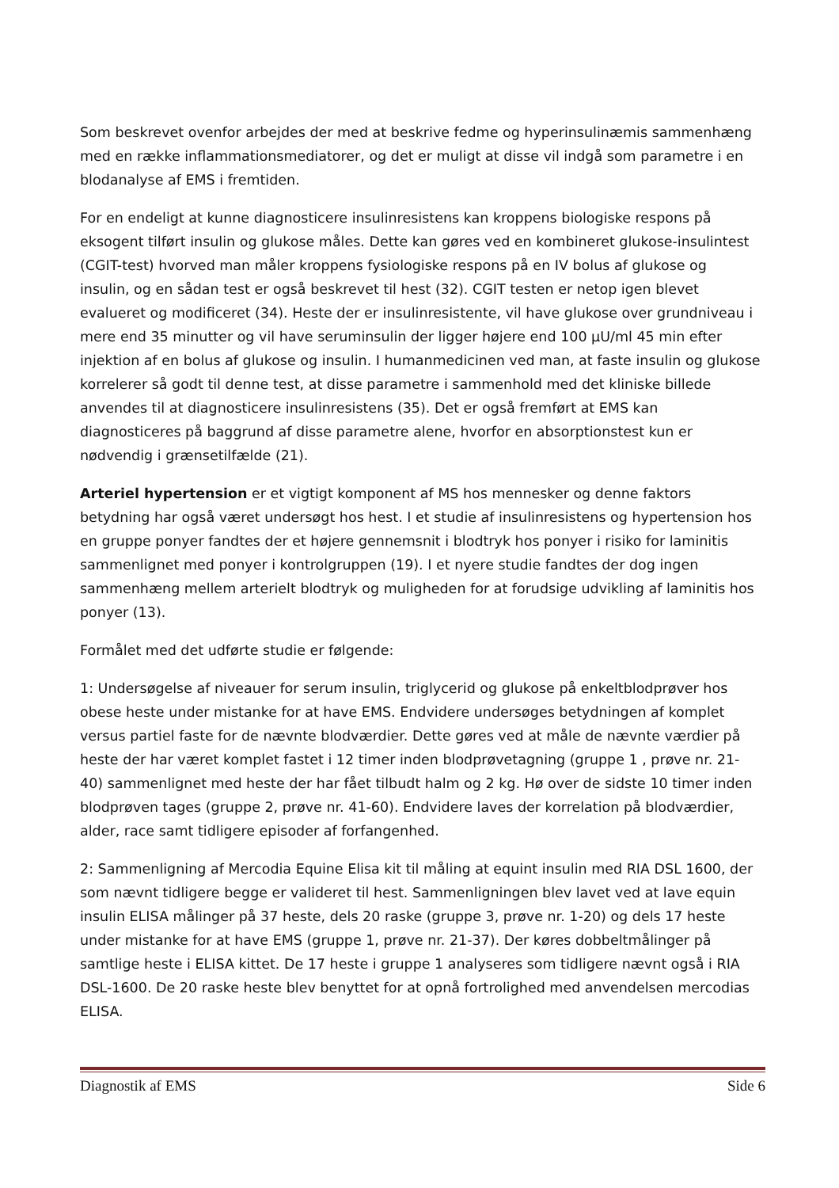Som beskrevet ovenfor arbejdes der med at beskrive fedme og hyperinsulinæmis sammenhæng med en række inflammationsmediatorer, og det er muligt at disse vil indgå som parametre i en blodanalyse af EMS i fremtiden.
For en endeligt at kunne diagnosticere insulinresistens kan kroppens biologiske respons på eksogent tilført insulin og glukose måles. Dette kan gøres ved en kombineret glukose-insulintest (CGIT-test) hvorved man måler kroppens fysiologiske respons på en IV bolus af glukose og insulin, og en sådan test er også beskrevet til hest (32). CGIT testen er netop igen blevet evalueret og modificeret (34). Heste der er insulinresistente, vil have glukose over grundniveau i mere end 35 minutter og vil have seruminsulin der ligger højere end 100 µU/ml 45 min efter injektion af en bolus af glukose og insulin. I humanmedicinen ved man, at faste insulin og glukose korrelerer så godt til denne test, at disse parametre i sammenhold med det kliniske billede anvendes til at diagnosticere insulinresistens (35). Det er også fremført at EMS kan diagnosticeres på baggrund af disse parametre alene, hvorfor en absorptionstest kun er nødvendig i grænsetilfælde (21).
Arteriel hypertension er et vigtigt komponent af MS hos mennesker og denne faktors betydning har også været undersøgt hos hest. I et studie af insulinresistens og hypertension hos en gruppe ponyer fandtes der et højere gennemsnit i blodtryk hos ponyer i risiko for laminitis sammenlignet med ponyer i kontrolgruppen (19). I et nyere studie fandtes der dog ingen sammenhæng mellem arterielt blodtryk og muligheden for at forudsige udvikling af laminitis hos ponyer (13).
Formålet med det udførte studie er følgende:
1: Undersøgelse af niveauer for serum insulin, triglycerid og glukose på enkeltblodprøver hos obese heste under mistanke for at have EMS. Endvidere undersøges betydningen af komplet versus partiel faste for de nævnte blodværdier. Dette gøres ved at måle de nævnte værdier på heste der har været komplet fastet i 12 timer inden blodprøvetagning (gruppe 1 , prøve nr. 21-40) sammenlignet med heste der har fået tilbudt halm og 2 kg. Hø over de sidste 10 timer inden blodprøven tages (gruppe 2, prøve nr. 41-60). Endvidere laves der korrelation på blodværdier, alder, race samt tidligere episoder af forfangenhed.
2: Sammenligning af Mercodia Equine Elisa kit til måling at equint insulin med RIA DSL 1600, der som nævnt tidligere begge er valideret til hest. Sammenligningen blev lavet ved at lave equin insulin ELISA målinger på 37 heste, dels 20 raske (gruppe 3, prøve nr. 1-20) og dels 17 heste under mistanke for at have EMS (gruppe 1, prøve nr. 21-37). Der køres dobbeltmålinger på samtlige heste i ELISA kittet. De 17 heste i gruppe 1 analyseres som tidligere nævnt også i RIA DSL-1600. De 20 raske heste blev benyttet for at opnå fortrolighed med anvendelsen mercodias ELISA.
Diagnostik af EMS Side 6